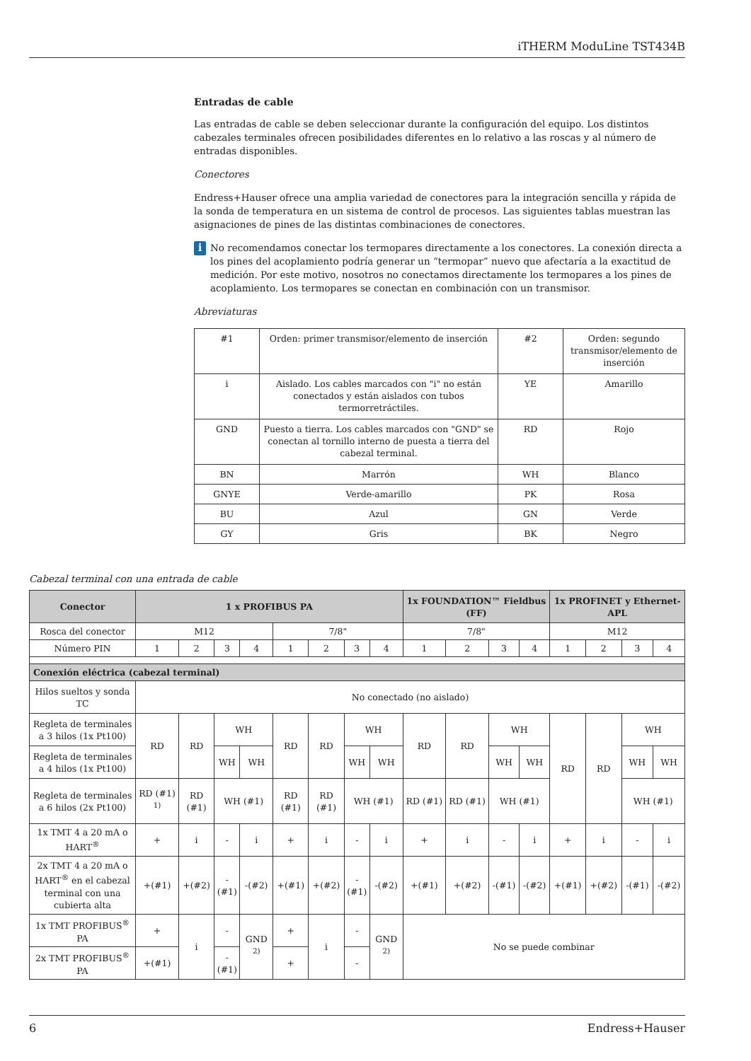iTHERM ModuLine TST434B
Entradas de cable
Las entradas de cable se deben seleccionar durante la configuración del equipo. Los distintos cabezales terminales ofrecen posibilidades diferentes en lo relativo a las roscas y al número de entradas disponibles.
Conectores
Endress+Hauser ofrece una amplia variedad de conectores para la integración sencilla y rápida de la sonda de temperatura en un sistema de control de procesos. Las siguientes tablas muestran las asignaciones de pines de las distintas combinaciones de conectores.
i
No recomendamos conectar los termopares directamente a los conectores. La conexión directa a los pines del acoplamiento podría generar un “termopar” nuevo que afectaría a la exactitud de medición. Por este motivo, nosotros no conectamos directamente los termopares a los pines de acoplamiento. Los termopares se conectan en combinación con un transmisor.
Abreviaturas
| #1 | Orden: primer transmisor/elemento de inserción | #2 | Orden: segundo transmisor/elemento de inserción |
| i | Aislado. Los cables marcados con "i" no están conectados y están aislados con tubos termorretráctiles. | YE | Amarillo |
| GND | Puesto a tierra. Los cables marcados con "GND" se conectan al tornillo interno de puesta a tierra del cabezal terminal. | RD | Rojo |
| BN | Marrón | WH | Blanco |
| GNYE | Verde-amarillo | PK | Rosa |
| BU | Azul | GN | Verde |
| GY | Gris | BK | Negro |
Cabezal terminal con una entrada de cable
| Conector | 1 x PROFIBUS PA | | | | | | | | 1x FOUNDATION™ Fieldbus (FF) | | | | 1x PROFINET y Ethernet-APL | | | |
| --- | --- | --- | --- | --- | --- | --- | --- | --- | --- | --- | --- | --- | --- | --- | --- | --- |
| Rosca del conector | M12 | | | | 7/8" | | | | 7/8" | | | | M12 | | | |
| Número PIN | 1 | 2 | 3 | 4 | 1 | 2 | 3 | 4 | 1 | 2 | 3 | 4 | 1 | 2 | 3 | 4 |
| Conexión eléctrica (cabezal terminal) | | | | | | | | | | | | | | | | |
| Hilos sueltos y sonda TC | No conectado (no aislado) | | | | | | | | | | | | | | | |
| Regleta de terminales a 3 hilos (1x Pt100) | RD | RD | WH | | RD | RD | WH | | RD | RD | WH | | RD | RD | WH | |
| Regleta de terminales a 4 hilos (1x Pt100) | | | WH | WH | | | WH | WH | | | WH | WH | | | WH | WH |
| Regleta de terminales a 6 hilos (2x Pt100) | RD (#1) <sup>1)</sup> | RD (#1) | WH (#1) | | RD (#1) | RD (#1) | WH (#1) | | RD (#1) | RD (#1) | WH (#1) | | | | WH (#1) | |
| 1x TMT 4 a 20 mA o HART<sup>®</sup> | + | i | - | i | + | i | - | i | + | i | - | i | + | i | - | i |
| 2x TMT 4 a 20 mA o HART<sup>®</sup> en el cabezal terminal con una cubierta alta | +(#1) | +(#2) | -(#1) | -(#2) | +(#1) | +(#2) | -(#1) | -(#2) | +(#1) | +(#2) | -(#1) | -(#2) | +(#1) | +(#2) | -(#1) | -(#2) |
| 1x TMT PROFIBUS<sup>®</sup> PA | + | i | - | GND <sup>2)</sup> | + | i | - | GND <sup>2)</sup> | No se puede combinar | | | | | | | |
| 2x TMT PROFIBUS<sup>®</sup> PA | +(#1) | | -(#1) | | + | | - | | | | | | | | | |
6 Endress+Hauser